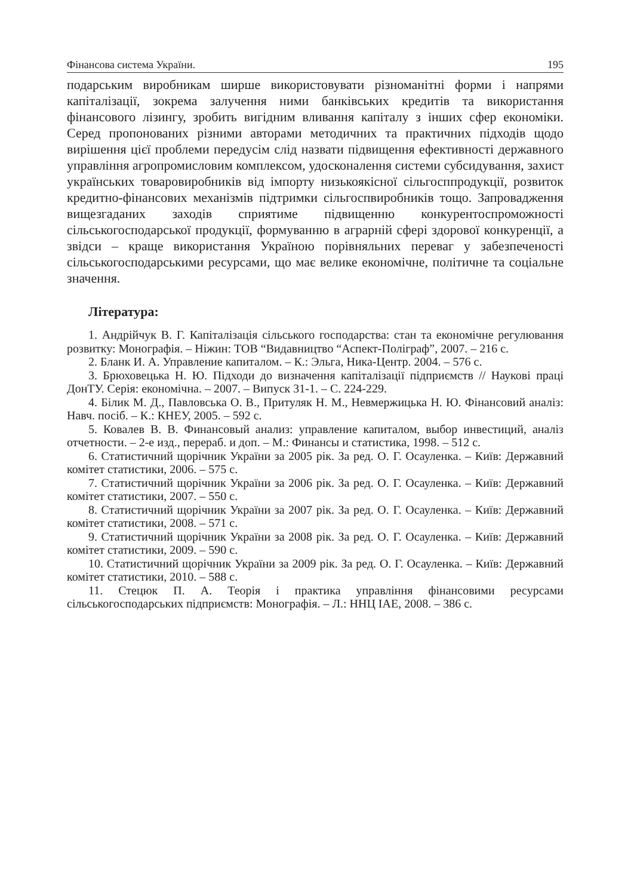Фінансова система України. 195
подарським виробникам ширше використовувати різноманітні форми і напрями капіталізації, зокрема залучення ними банківських кредитів та використання фінансового лізингу, зробить вигідним вливання капіталу з інших сфер економіки. Серед пропонованих різними авторами методичних та практичних підходів щодо вирішення цієї проблеми передусім слід назвати підвищення ефективності державного управління агропромисловим комплексом, удосконалення системи субсидування, захист українських товаровиробників від імпорту низькоякісної сільгосппродукції, розвиток кредитно-фінансових механізмів підтримки сільгоспвиробників тощо. Запровадження вищезгаданих заходів сприятиме підвищенню конкурентоспроможності сільськогосподарської продукції, формуванню в аграрній сфері здорової конкуренції, а звідси – краще використання Україною порівняльних переваг у забезпеченості сільськогосподарськими ресурсами, що має велике економічне, політичне та соціальне значення.
Література:
1. Андрійчук В. Г. Капіталізація сільського господарства: стан та економічне регулювання розвитку: Монографія. – Ніжин: ТОВ “Видавництво “Аспект-Поліграф”, 2007. – 216 с.
2. Бланк И. А. Управление капиталом. – К.: Эльга, Ника-Центр. 2004. – 576 с.
3. Брюховецька Н. Ю. Підходи до визначення капіталізації підприємств // Наукові праці ДонТУ. Серія: економічна. – 2007. – Випуск 31-1. – С. 224-229.
4. Білик М. Д., Павловська О. В., Притуляк Н. М., Невмержицька Н. Ю. Фінансовий аналіз: Навч. посіб. – К.: КНЕУ, 2005. – 592 с.
5. Ковалев В. В. Финансовый анализ: управление капиталом, выбор инвестиций, аналіз отчетности. – 2-е изд., перераб. и доп. – М.: Финансы и статистика, 1998. – 512 с.
6. Статистичний щорічник України за 2005 рік. За ред. О. Г. Осауленка. – Київ: Державний комітет статистики, 2006. – 575 с.
7. Статистичний щорічник України за 2006 рік. За ред. О. Г. Осауленка. – Київ: Державний комітет статистики, 2007. – 550 с.
8. Статистичний щорічник України за 2007 рік. За ред. О. Г. Осауленка. – Київ: Державний комітет статистики, 2008. – 571 с.
9. Статистичний щорічник України за 2008 рік. За ред. О. Г. Осауленка. – Київ: Державний комітет статистики, 2009. – 590 с.
10. Статистичний щорічник України за 2009 рік. За ред. О. Г. Осауленка. – Київ: Державний комітет статистики, 2010. – 588 с.
11. Стецюк П. А. Теорія і практика управління фінансовими ресурсами сільськогосподарських підприємств: Монографія. – Л.: ННЦ ІАЕ, 2008. – 386 с.